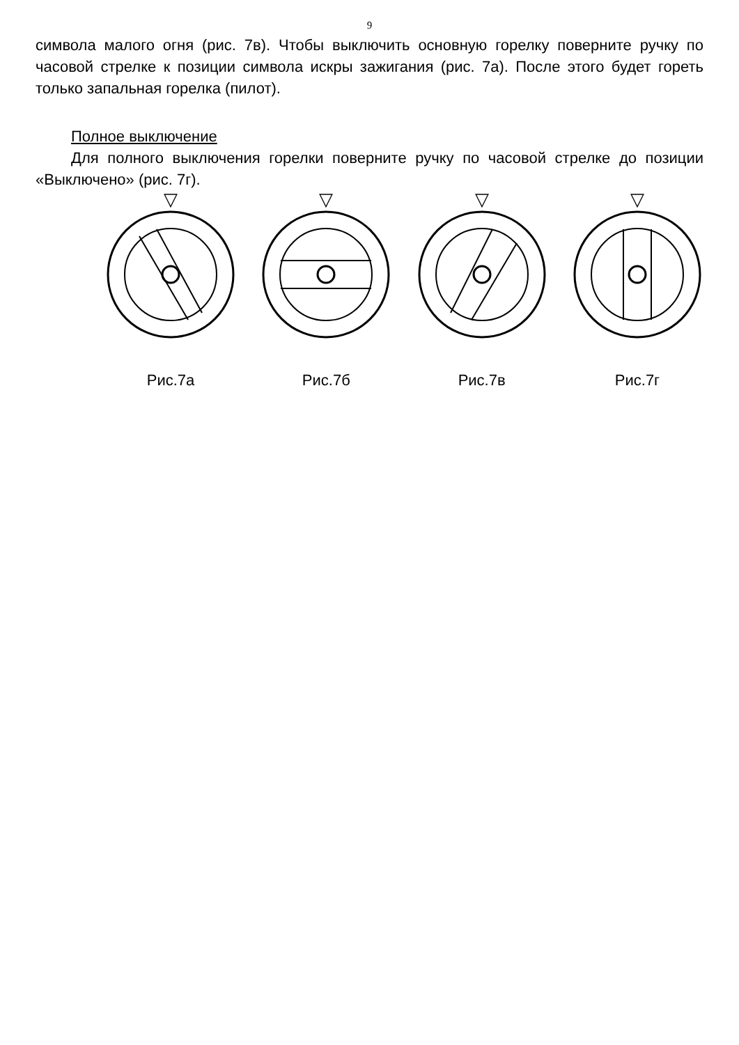9
символа малого огня (рис. 7в). Чтобы выключить основную горелку поверните ручку по часовой стрелке к позиции символа искры зажигания (рис. 7а). После этого будет гореть только запальная горелка (пилот).
Полное выключение
Для полного выключения горелки поверните ручку по часовой стрелке до позиции «Выключено» (рис. 7г).
▽
Рис.7а
▽
Рис.7б
▽
Рис.7в
▽
Рис.7г